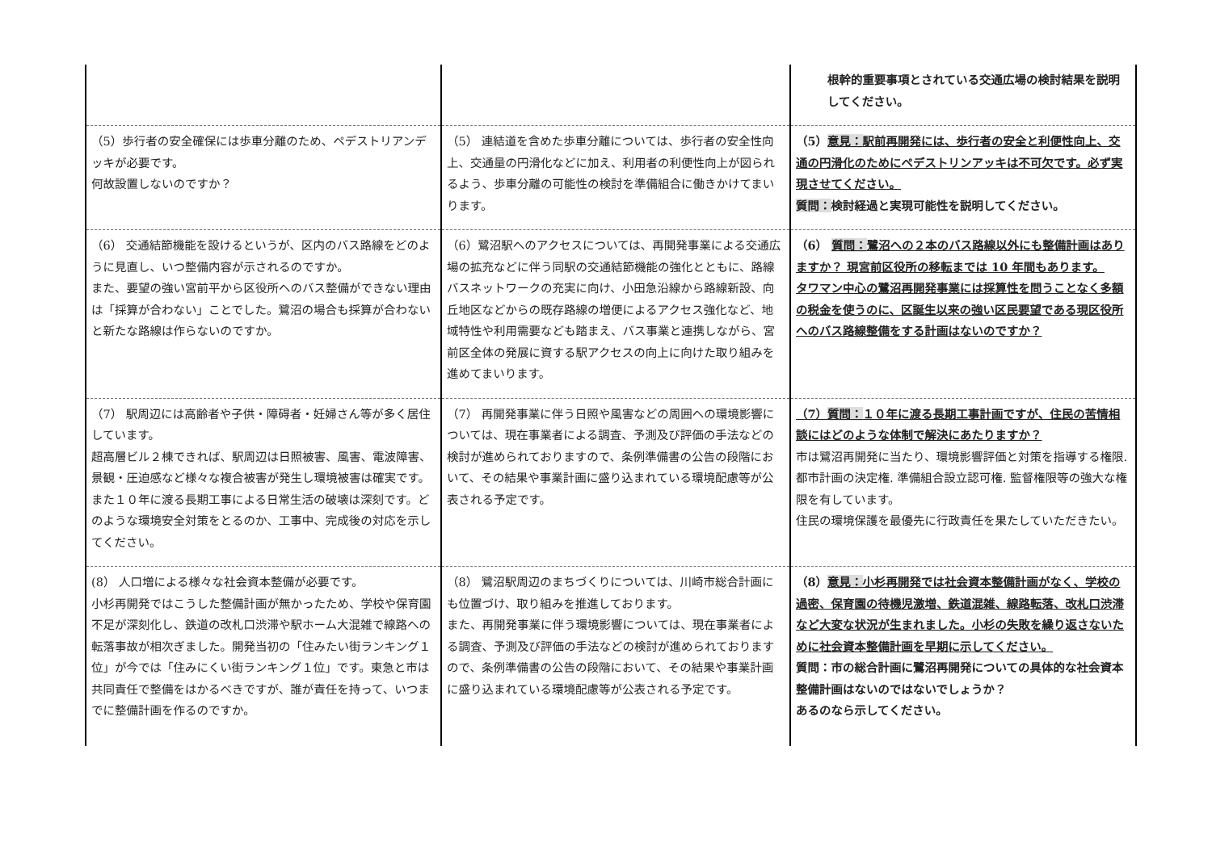| | | 根幹的重要事項とされている交通広場の検討結果を説明してください。 |
| （5）歩行者の安全確保には歩車分離のため、ペデストリアンデッキが必要です。 何故設置しないのですか？ | （5） 連結道を含めた歩車分離については、歩行者の安全性向上、交通量の円滑化などに加え、利用者の利便性向上が図られるよう、歩車分離の可能性の検討を準備組合に働きかけてまいります。 | （5） 意見： 駅前再開発には、歩行者の安全と利便性向上、交通の円滑化のためにペデストリンアッキは不可欠です。必ず実現させてください。 質問： 検討経過と実現可能性を説明してください。 |
| （6） 交通結節機能を設けるというが、区内のバス路線をどのように見直し、いつ整備内容が示されるのですか。 また、要望の強い宮前平から区役所へのバス整備ができない理由は「採算が合わない」ことでした。鷺沼の場合も採算が合わないと新たな路線は作らないのですか。 | （6）鷺沼駅へのアクセスについては、再開発事業による交通広場の拡充などに伴う同駅の交通結節機能の強化とともに、路線バスネットワークの充実に向け、小田急沿線から路線新設、向丘地区などからの既存路線の増便によるアクセス強化など、地域特性や利用需要なども踏まえ、バス事業と連携しながら、宮前区全体の発展に資する駅アクセスの向上に向けた取り組みを進めてまいります。 | （6） 質問： 鷺沼への２本のバス路線以外にも整備計画はありますか？ 現宮前区役所の移転までは 10 年間もあります。 タワマン中心の鷺沼再開発事業には採算性を問うことなく多額の税金を使うのに、区誕生以来の強い区民要望である現区役所へのバス路線整備をする計画はないのですか？ |
| （7） 駅周辺には高齢者や子供・障碍者・妊婦さん等が多く居住しています。 超高層ビル２棟できれば、駅周辺は日照被害、風害、電波障害、景観・圧迫感など様々な複合被害が発生し環境被害は確実です。また１０年に渡る長期工事による日常生活の破壊は深刻です。どのような環境安全対策をとるのか、工事中、完成後の対応を示してください。 | （7） 再開発事業に伴う日照や風害などの周囲への環境影響については、現在事業者による調査、予測及び評価の手法などの検討が進められておりますので、条例準備書の公告の段階において、その結果や事業計画に盛り込まれている環境配慮等が公表される予定です。 | （7） 質問： １０年に渡る長期工事計画ですが、住民の苦情相談にはどのような体制で解決にあたりますか？ 市は鷺沼再開発に当たり、環境影響評価と対策を指導する権限. 都市計画の決定権. 準備組合設立認可権. 監督権限等の強大な権限を有しています。 住民の環境保護を最優先に行政責任を果たしていただきたい。 |
| (8） 人口増による様々な社会資本整備が必要です。 小杉再開発ではこうした整備計画が無かったため、学校や保育園不足が深刻化し、鉄道の改札口渋滞や駅ホーム大混雑で線路への転落事故が相次ぎました。開発当初の「住みたい街ランキング１位」が今では「住みにくい街ランキング１位」です。東急と市は共同責任で整備をはかるべきですが、誰が責任を持って、いつまでに整備計画を作るのですか。 | （8） 鷺沼駅周辺のまちづくりについては、川崎市総合計画にも位置づけ、取り組みを推進しております。 また、再開発事業に伴う環境影響については、現在事業者による調査、予測及び評価の手法などの検討が進められておりますので、条例準備書の公告の段階において、その結果や事業計画に盛り込まれている環境配慮等が公表される予定です。 | （8） 意見： 小杉再開発では社会資本整備計画がなく、学校の過密、保育園の待機児激増、鉄道混雑、線路転落、改札口渋滞など大変な状況が生まれました。小杉の失敗を繰り返さないために社会資本整備計画を早期に示してください。 質問：市の総合計画に鷺沼再開発についての具体的な社会資本整備計画はないのではないでしょうか？ あるのなら示してください。 |